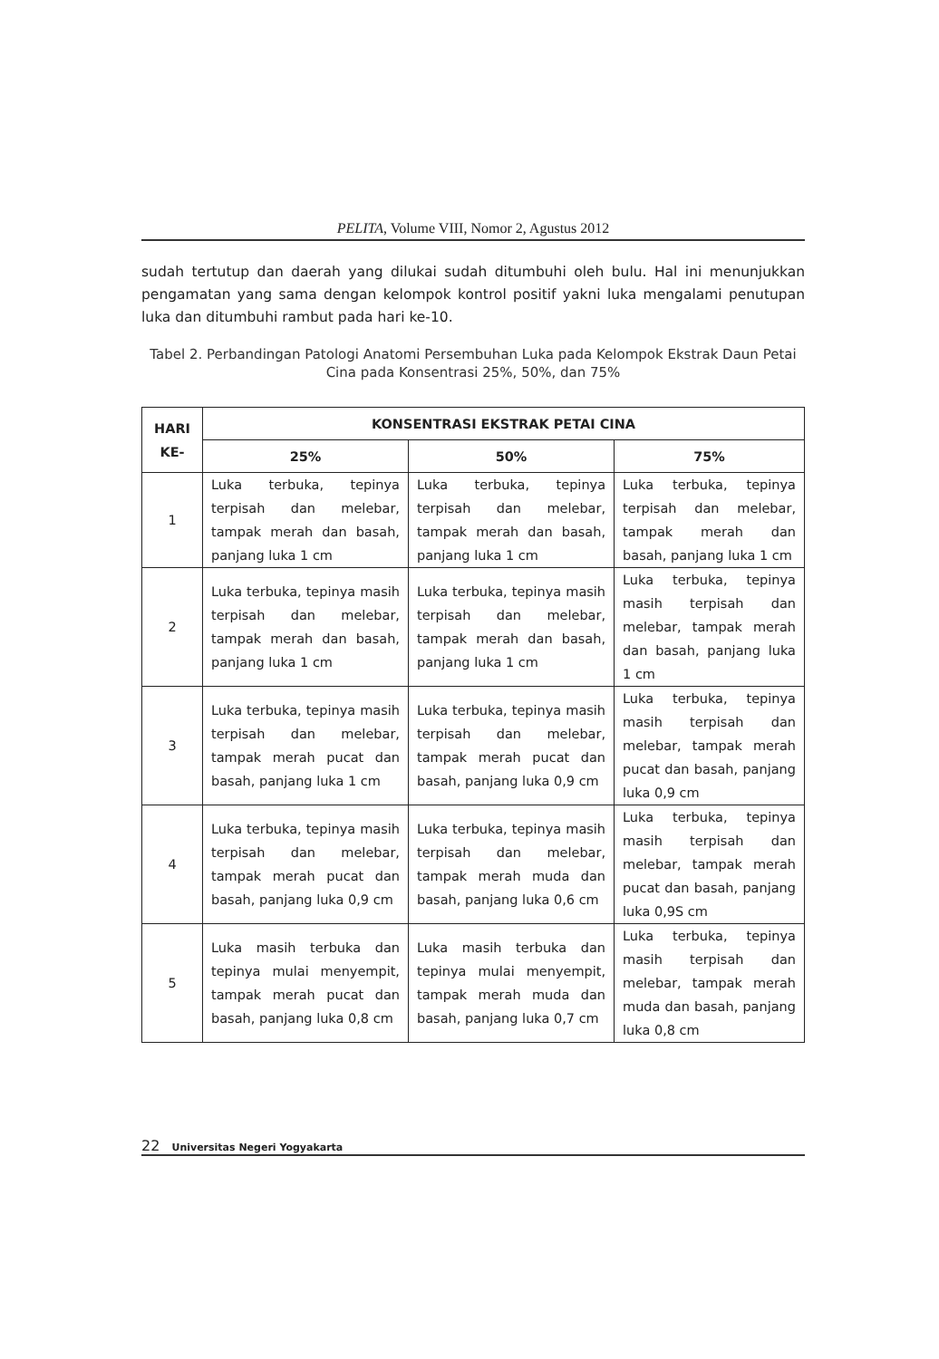PELITA, Volume VIII, Nomor 2, Agustus 2012
sudah tertutup dan daerah yang dilukai sudah ditumbuhi oleh bulu. Hal ini menunjukkan pengamatan yang sama dengan kelompok kontrol positif yakni luka mengalami penutupan luka dan ditumbuhi rambut pada hari ke-10.
Tabel 2. Perbandingan Patologi Anatomi Persembuhan Luka pada Kelompok Ekstrak Daun Petai Cina pada Konsentrasi 25%, 50%, dan 75%
| HARI KE- | KONSENTRASI EKSTRAK PETAI CINA | | |
| --- | --- | --- | --- |
| | 25% | 50% | 75% |
| 1 | Luka terbuka, tepinya terpisah dan melebar, tampak merah dan basah, panjang luka 1 cm | Luka terbuka, tepinya terpisah dan melebar, tampak merah dan basah, panjang luka 1 cm | Luka terbuka, tepinya terpisah dan melebar, tampak merah dan basah, panjang luka 1 cm |
| 2 | Luka terbuka, tepinya masih terpisah dan melebar, tampak merah dan basah, panjang luka 1 cm | Luka terbuka, tepinya masih terpisah dan melebar, tampak merah dan basah, panjang luka 1 cm | Luka terbuka, tepinya masih terpisah dan melebar, tampak merah dan basah, panjang luka 1 cm |
| 3 | Luka terbuka, tepinya masih terpisah dan melebar, tampak merah pucat dan basah, panjang luka 1 cm | Luka terbuka, tepinya masih terpisah dan melebar, tampak merah pucat dan basah, panjang luka 0,9 cm | Luka terbuka, tepinya masih terpisah dan melebar, tampak merah pucat dan basah, panjang luka 0,9 cm |
| 4 | Luka terbuka, tepinya masih terpisah dan melebar, tampak merah pucat dan basah, panjang luka 0,9 cm | Luka terbuka, tepinya masih terpisah dan melebar, tampak merah muda dan basah, panjang luka 0,6 cm | Luka terbuka, tepinya masih terpisah dan melebar, tampak merah pucat dan basah, panjang luka 0,9S cm |
| 5 | Luka masih terbuka dan tepinya mulai menyempit, tampak merah pucat dan basah, panjang luka 0,8 cm | Luka masih terbuka dan tepinya mulai menyempit, tampak merah muda dan basah, panjang luka 0,7 cm | Luka terbuka, tepinya masih terpisah dan melebar, tampak merah muda dan basah, panjang luka 0,8 cm |
22 Universitas Negeri Yogyakarta